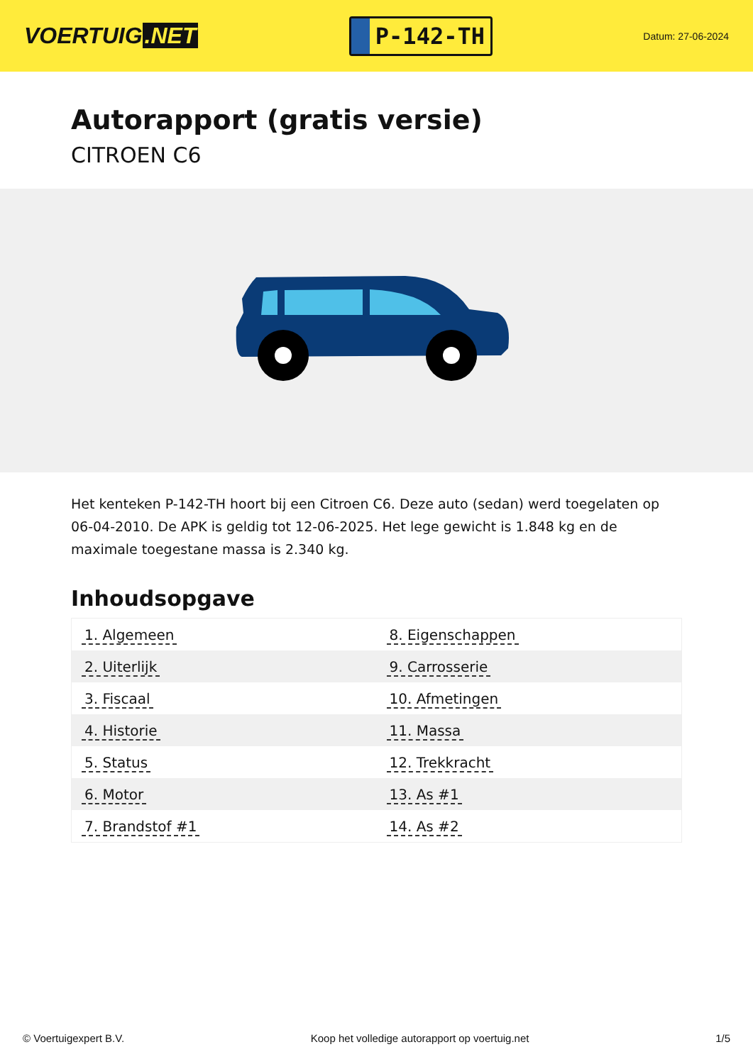VOERTUIG.NET
P-142-TH
Datum: 27-06-2024
Autorapport (gratis versie)
CITROEN C6
Het kenteken P-142-TH hoort bij een Citroen C6. Deze auto (sedan) werd toegelaten op 06-04-2010. De APK is geldig tot 12-06-2025. Het lege gewicht is 1.848 kg en de maximale toegestane massa is 2.340 kg.
Inhoudsopgave
| 1. Algemeen | 8. Eigenschappen |
| 2. Uiterlijk | 9. Carrosserie |
| 3. Fiscaal | 10. Afmetingen |
| 4. Historie | 11. Massa |
| 5. Status | 12. Trekkracht |
| 6. Motor | 13. As #1 |
| 7. Brandstof #1 | 14. As #2 |
© Voertuigexpert B.V. Koop het volledige autorapport op voertuig.net 1/5